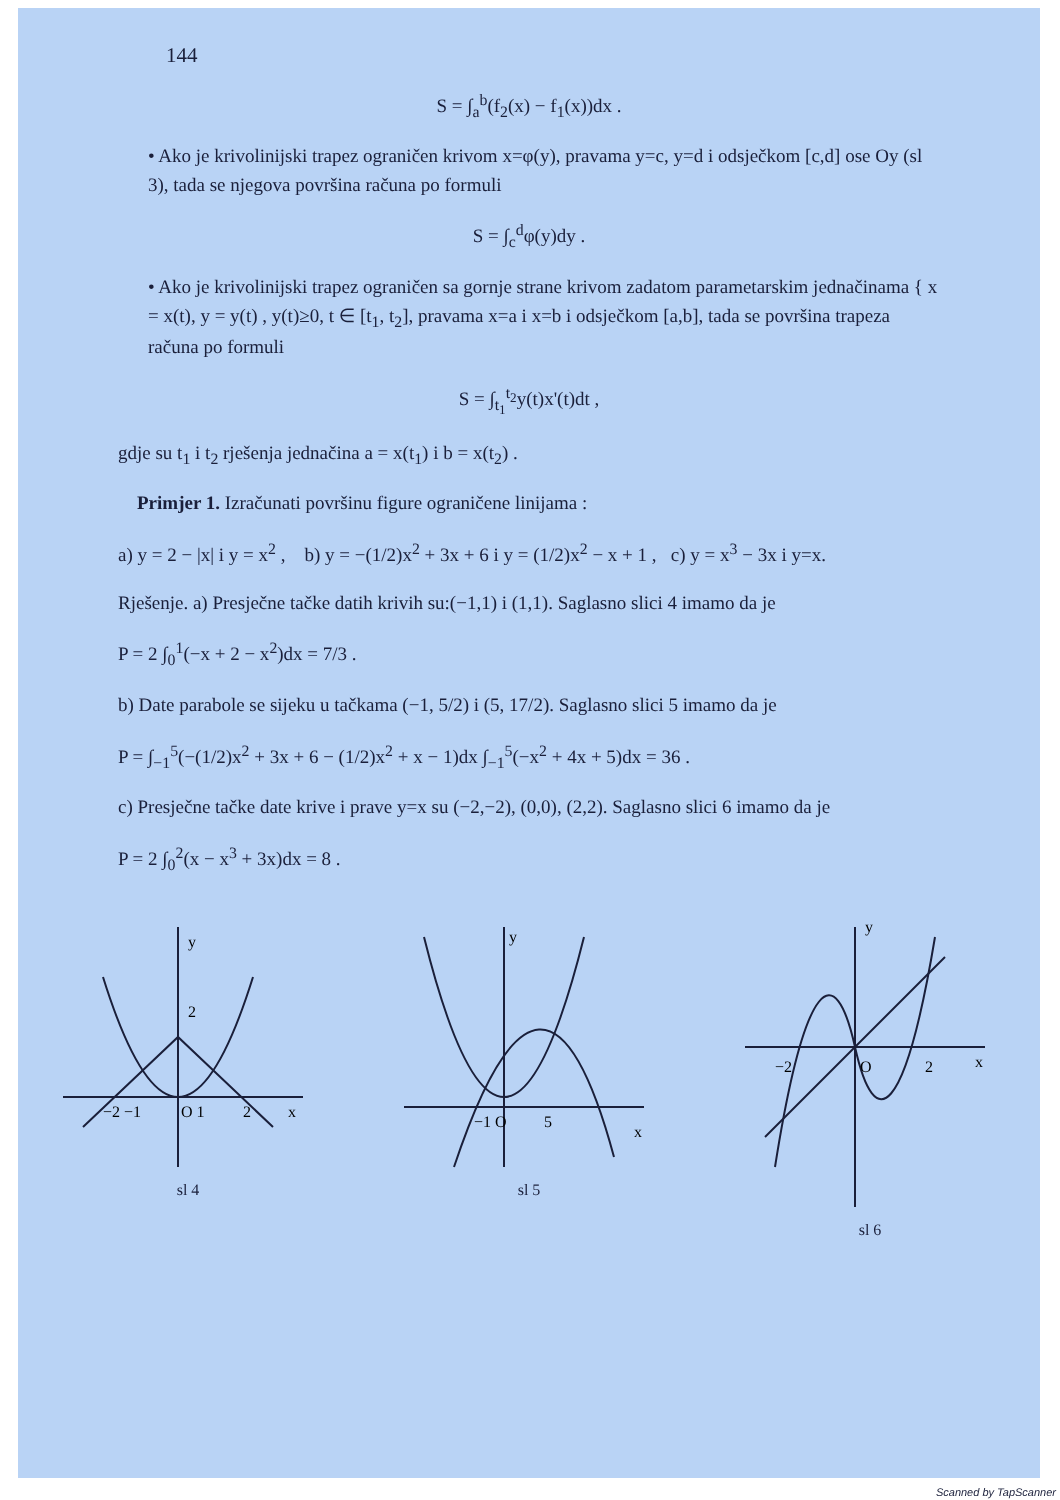144
S = ∫<sub>a</sub><sup>b</sup>(f<sub>2</sub>(x) − f<sub>1</sub>(x))dx .
• Ako je krivolinijski trapez ograničen krivom x=φ(y), pravama y=c, y=d i odsječkom [c,d] ose Oy (sl 3), tada se njegova površina računa po formuli
S = ∫<sub>c</sub><sup>d</sup>φ(y)dy .
• Ako je krivolinijski trapez ograničen sa gornje strane krivom zadatom parametarskim jednačinama { x = x(t), y = y(t) , y(t)≥0, t ∈ [t<sub>1</sub>, t<sub>2</sub>], pravama x=a i x=b i odsječkom [a,b], tada se površina trapeza računa po formuli
S = ∫<sub>t<sub>1</sub></sub><sup>t<sub>2</sub></sup>y(t)x'(t)dt ,
gdje su t<sub>1</sub> i t<sub>2</sub> rješenja jednačina a = x(t<sub>1</sub>) i b = x(t<sub>2</sub>) .
Primjer 1. Izračunati površinu figure ograničene linijama :
a) y = 2 − |x| i y = x<sup>2</sup> , b) y = −(1/2)x<sup>2</sup> + 3x + 6 i y = (1/2)x<sup>2</sup> − x + 1 , c) y = x<sup>3</sup> − 3x i y=x.
Rješenje. a) Presječne tačke datih krivih su:(−1,1) i (1,1). Saglasno slici 4 imamo da je
P = 2 ∫<sub>0</sub><sup>1</sup>(−x + 2 − x<sup>2</sup>)dx = 7/3 .
b) Date parabole se sijeku u tačkama (−1, 5/2) i (5, 17/2). Saglasno slici 5 imamo da je
P = ∫<sub>−1</sub><sup>5</sup>(−(1/2)x<sup>2</sup> + 3x + 6 − (1/2)x<sup>2</sup> + x − 1)dx ∫<sub>−1</sub><sup>5</sup>(−x<sup>2</sup> + 4x + 5)dx = 36 .
c) Presječne tačke date krive i prave y=x su (−2,−2), (0,0), (2,2). Saglasno slici 6 imamo da je
P = 2 ∫<sub>0</sub><sup>2</sup>(x − x<sup>3</sup> + 3x)dx = 8 .
y
2
−2 −1
O 1
2
x
sl 4
−1 O
5
x
y
sl 5
y
−2
O
2
x
sl 6
Scanned by TapScanner